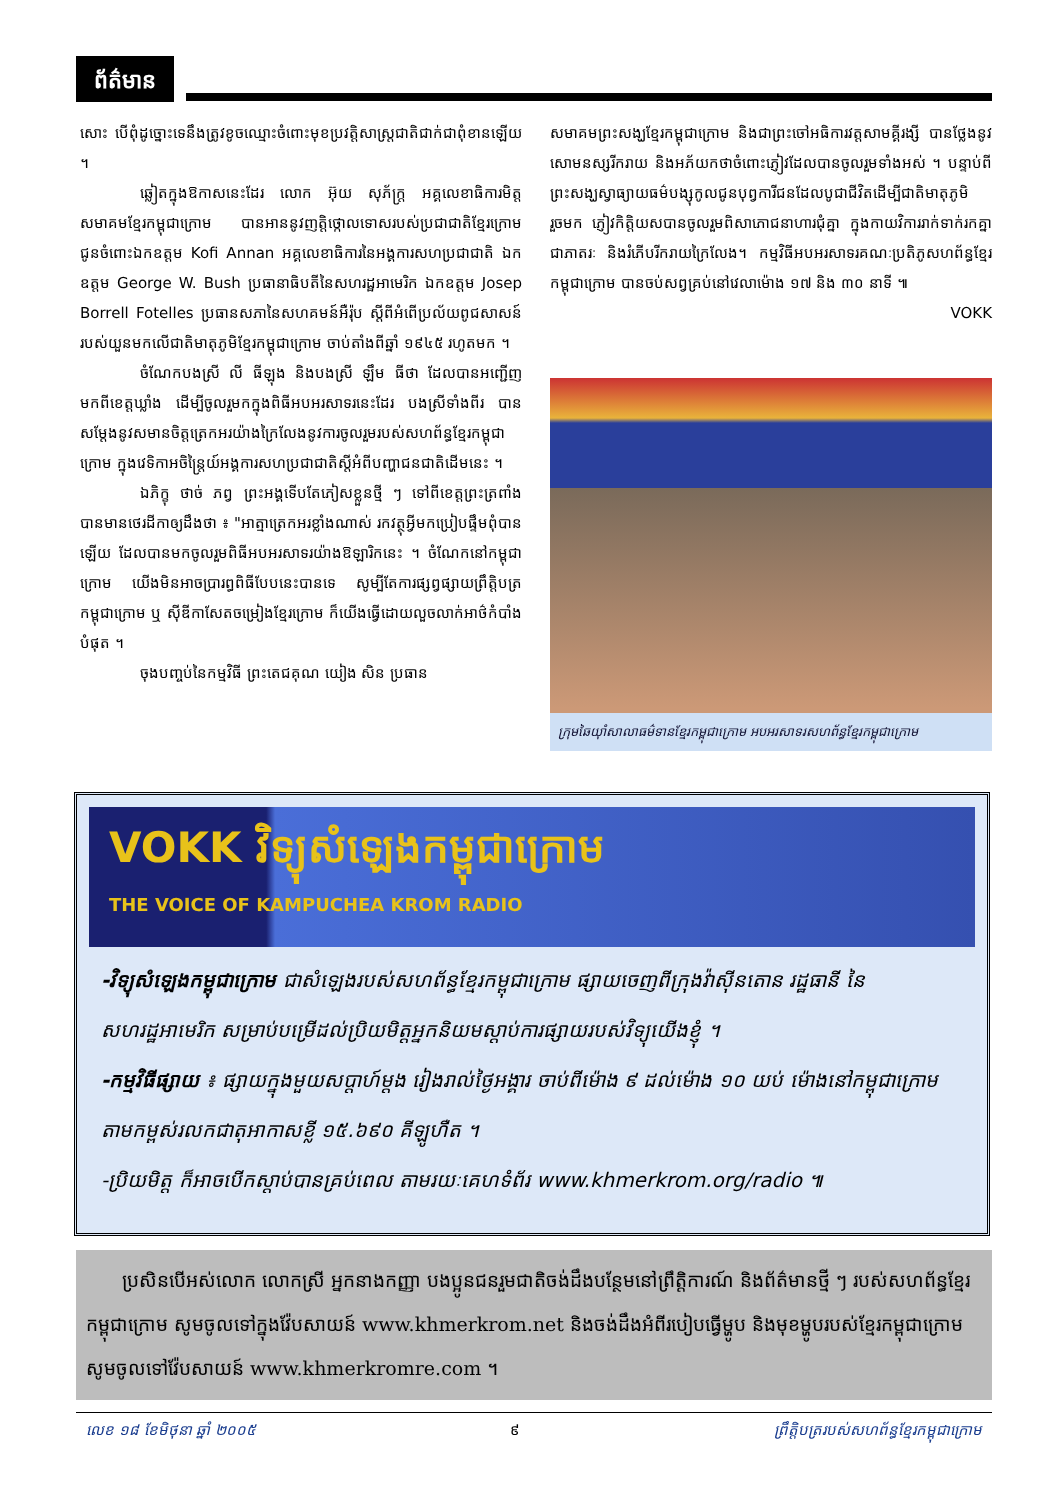ព័ត៌មាន
សោះ បើពុំដូច្នោះទេនឹងត្រូវខូចឈ្មោះចំពោះមុខប្រវត្តិសាស្ត្រជាតិជាក់ជាពុំខានឡើយ ។
ឆ្លៀតក្នុងឱកាសនេះដែរ លោក អ៊ុយ សុភ័ក្ត្រ អគ្គលេខាធិការមិត្តសមាគមខ្មែរកម្ពុជាក្រោម បានអាននូវញត្តិថ្កោលទោសរបស់ប្រជាជាតិខ្មែរក្រោម ជូនចំពោះឯកឧត្តម Kofi Annan អគ្គលេខាធិការនៃអង្គការសហប្រជាជាតិ ឯកឧត្តម George W. Bush ប្រធានាធិបតីនៃសហរដ្ឋអាមេរិក ឯកឧត្តម Josep Borrell Fotelles ប្រធានសភានៃសហគមន៍អឺរ៉ុប ស្តីពីអំពើប្រល័យពូជសាសន៍របស់យួនមកលើជាតិមាតុភូមិខ្មែរកម្ពុជាក្រោម ចាប់តាំងពីឆ្នាំ ១៩៤៥ រហូតមក ។
ចំណែកបងស្រី លី ធីឡុង និងបងស្រី ឡឹម ធីថា ដែលបានអញ្ជើញមកពីខេត្តឃ្លាំង ដើម្បីចូលរួមកក្នុងពិធីអបអរសាទរនេះដែរ បងស្រីទាំងពីរ បានសម្តែងនូវសមានចិត្តត្រេកអរយ៉ាងក្រៃលែងនូវការចូលរួមរបស់សហព័ន្ធខ្មែរកម្ពុជាក្រោម ក្នុងវេទិកាអចិន្ត្រៃយ៍អង្គការសហប្រជាជាតិស្តីអំពីបញ្ហាជនជាតិដើមនេះ ។
ឯភិក្ខុ ថាច់ ភព្វ ព្រះអង្គទើបតែភៀសខ្លួនថ្មី ៗ ទៅពីខេត្តព្រះត្រពាំង បានមានថេរដីកាឲ្យដឹងថា ៖ "អាត្មាត្រេកអរខ្លាំងណាស់ រកវត្ថុអ្វីមកប្រៀបផ្ទឹមពុំបានឡើយ ដែលបានមកចូលរួមពិធីអបអរសាទរយ៉ាងឱឡារិកនេះ ។ ចំណែកនៅកម្ពុជាក្រោម យើងមិនអាចប្រារព្ធពិធីបែបនេះបានទេ សូម្បីតែការផ្សព្វផ្សាយព្រឹត្តិបត្រកម្ពុជាក្រោម ឬ ស៊ីឌីកាសែតចម្រៀងខ្មែរក្រោម ក៏យើងធ្វើដោយលួចលាក់អាថ៌កំបាំងបំផុត ។
ចុងបញ្ចប់នៃកម្មវិធី ព្រះតេជគុណ យៀង សិន ប្រធាន
សមាគមព្រះសង្ឃខ្មែរកម្ពុជាក្រោម និងជាព្រះចៅអធិការវត្តសាមគ្គីរង្សី បានថ្លែងនូវសោមនស្សរីករាយ និងអភ័យកថាចំពោះភ្ញៀវដែលបានចូលរួមទាំងអស់ ។ បន្ទាប់ពីព្រះសង្ឃស្វាធ្យាយធម៌បង្សុកូលជូនបុព្វការីជនដែលបូជាជីវិតដើម្បីជាតិមាតុភូមិរួចមក ភ្ញៀវកិត្តិយសបានចូលរួមពិសាភោជនាហារជុំគ្នា ក្នុងកាយវិការរាក់ទាក់រកគ្នាជាភាតរៈ និងរំភើបរីករាយក្រៃលែង។ កម្មវិធីអបអរសាទរគណៈប្រតិភូសហព័ន្ធខ្មែរកម្ពុជាក្រោម បានចប់សព្វគ្រប់នៅវេលាម៉ោង ១៧ និង ៣០ នាទី ៕
VOKK
ក្រុមឆៃយ៉ាំសាលាធម៌ទានខ្មែរកម្ពុជាក្រោម អបអរសាទរសហព័ន្ធខ្មែរកម្ពុជាក្រោម
VOKK វិទ្យុសំឡេងកម្ពុជាក្រោម
THE VOICE OF KAMPUCHEA KROM RADIO
-វិទ្យុសំឡេងកម្ពុជាក្រោម ជាសំឡេងរបស់សហព័ន្ធខ្មែរកម្ពុជាក្រោម ផ្សាយចេញពីក្រុងវ៉ាស៊ីនតោន រដ្ឋធានី នៃសហរដ្ឋអាមេរិក សម្រាប់បម្រើដល់ប្រិយមិត្តអ្នកនិយមស្តាប់ការផ្សាយរបស់វិទ្យុយើងខ្ញុំ ។
-កម្មវិធីផ្សាយ ៖ ផ្សាយក្នុងមួយសប្តាហ៍ម្តង រៀងរាល់ថ្ងៃអង្គារ ចាប់ពីម៉ោង ៩ ដល់ម៉ោង ១០ យប់ ម៉ោងនៅកម្ពុជាក្រោម តាមកម្ពស់រលកជាតុអាកាសខ្លី ១៥.៦៩០ គីឡូហឺត ។
-ប្រិយមិត្ត ក៏អាចបើកស្តាប់បានគ្រប់ពេល តាមរយៈគេហទំព័រ www.khmerkrom.org/radio ៕
ប្រសិនបើអស់លោក លោកស្រី អ្នកនាងកញ្ញា បងប្អូនជនរួមជាតិចង់ដឹងបន្ថែមនៅព្រឹត្តិការណ៍ និងព័ត៌មានថ្មី ៗ របស់សហព័ន្ធខ្មែរកម្ពុជាក្រោម សូមចូលទៅក្នុងវ៉ែបសាយន៍ www.khmerkrom.net និងចង់ដឹងអំពីរបៀបធ្វើម្ហូប និងមុខម្ហូបរបស់ខ្មែរកម្ពុជាក្រោម សូមចូលទៅវ៉ែបសាយន៍ www.khmerkromre.com ។
លេខ ១៨ ខែមិថុនា ឆ្នាំ ២០០៥ ៩ ព្រឹត្តិបត្ររបស់សហព័ន្ធខ្មែរកម្ពុជាក្រោម